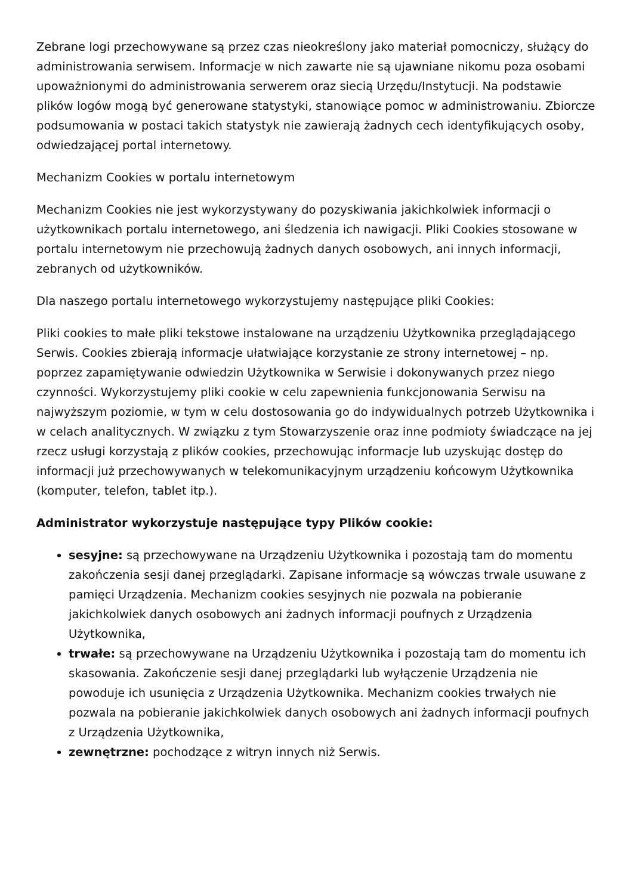Zebrane logi przechowywane są przez czas nieokreślony jako materiał pomocniczy, służący do administrowania serwisem. Informacje w nich zawarte nie są ujawniane nikomu poza osobami upoważnionymi do administrowania serwerem oraz siecią Urzędu/Instytucji. Na podstawie plików logów mogą być generowane statystyki, stanowiące pomoc w administrowaniu. Zbiorcze podsumowania w postaci takich statystyk nie zawierają żadnych cech identyfikujących osoby, odwiedzającej portal internetowy.
Mechanizm Cookies w portalu internetowym
Mechanizm Cookies nie jest wykorzystywany do pozyskiwania jakichkolwiek informacji o użytkownikach portalu internetowego, ani śledzenia ich nawigacji. Pliki Cookies stosowane w portalu internetowym nie przechowują żadnych danych osobowych, ani innych informacji, zebranych od użytkowników.
Dla naszego portalu internetowego wykorzystujemy następujące pliki Cookies:
Pliki cookies to małe pliki tekstowe instalowane na urządzeniu Użytkownika przeglądającego Serwis. Cookies zbierają informacje ułatwiające korzystanie ze strony internetowej – np. poprzez zapamiętywanie odwiedzin Użytkownika w Serwisie i dokonywanych przez niego czynności. Wykorzystujemy pliki cookie w celu zapewnienia funkcjonowania Serwisu na najwyższym poziomie, w tym w celu dostosowania go do indywidualnych potrzeb Użytkownika i w celach analitycznych. W związku z tym Stowarzyszenie oraz inne podmioty świadczące na jej rzecz usługi korzystają z plików cookies, przechowując informacje lub uzyskując dostęp do informacji już przechowywanych w telekomunikacyjnym urządzeniu końcowym Użytkownika (komputer, telefon, tablet itp.).
Administrator wykorzystuje następujące typy Plików cookie:
sesyjne: są przechowywane na Urządzeniu Użytkownika i pozostają tam do momentu zakończenia sesji danej przeglądarki. Zapisane informacje są wówczas trwale usuwane z pamięci Urządzenia. Mechanizm cookies sesyjnych nie pozwala na pobieranie jakichkolwiek danych osobowych ani żadnych informacji poufnych z Urządzenia Użytkownika,
trwałe: są przechowywane na Urządzeniu Użytkownika i pozostają tam do momentu ich skasowania. Zakończenie sesji danej przeglądarki lub wyłączenie Urządzenia nie powoduje ich usunięcia z Urządzenia Użytkownika. Mechanizm cookies trwałych nie pozwala na pobieranie jakichkolwiek danych osobowych ani żadnych informacji poufnych z Urządzenia Użytkownika,
zewnętrzne: pochodzące z witryn innych niż Serwis.